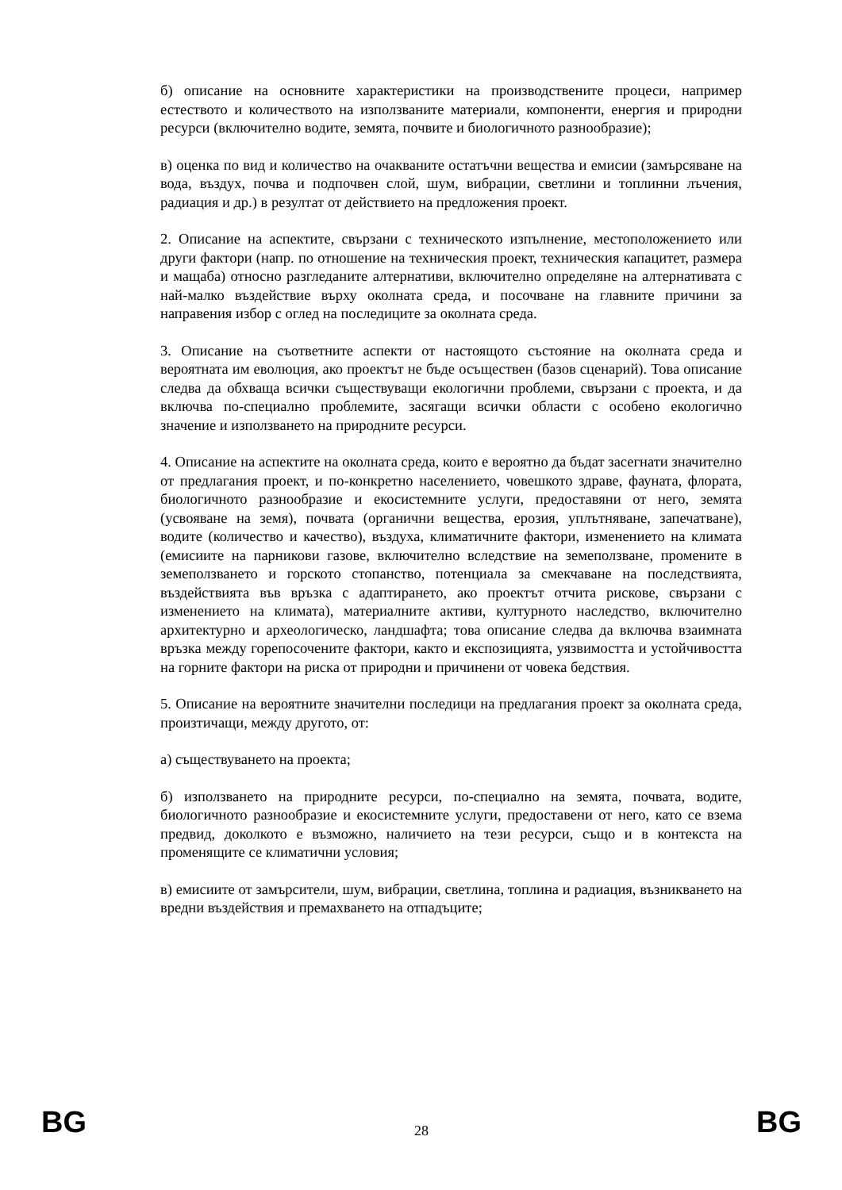б) описание на основните характеристики на производствените процеси, например естеството и количеството на използваните материали, компоненти, енергия и природни ресурси (включително водите, земята, почвите и биологичното разнообразие);
в) оценка по вид и количество на очакваните остатъчни вещества и емисии (замърсяване на вода, въздух, почва и подпочвен слой, шум, вибрации, светлини и топлинни лъчения, радиация и др.) в резултат от действието на предложения проект.
2. Описание на аспектите, свързани с техническото изпълнение, местоположението или други фактори (напр. по отношение на техническия проект, техническия капацитет, размера и мащаба) относно разгледаните алтернативи, включително определяне на алтернативата с най-малко въздействие върху околната среда, и посочване на главните причини за направения избор с оглед на последиците за околната среда.
3. Описание на съответните аспекти от настоящото състояние на околната среда и вероятната им еволюция, ако проектът не бъде осъществен (базов сценарий). Това описание следва да обхваща всички съществуващи екологични проблеми, свързани с проекта, и да включва по-специално проблемите, засягащи всички области с особено екологично значение и използването на природните ресурси.
4. Описание на аспектите на околната среда, които е вероятно да бъдат засегнати значително от предлагания проект, и по-конкретно населението, човешкото здраве, фауната, флората, биологичното разнообразие и екосистемните услуги, предоставяни от него, земята (усвояване на земя), почвата (органични вещества, ерозия, уплътняване, запечатване), водите (количество и качество), въздуха, климатичните фактори, изменението на климата (емисиите на парникови газове, включително вследствие на земеползване, промените в земеползването и горското стопанство, потенциала за смекчаване на последствията, въздействията във връзка с адаптирането, ако проектът отчита рискове, свързани с изменението на климата), материалните активи, културното наследство, включително архитектурно и археологическо, ландшафта; това описание следва да включва взаимната връзка между горепосочените фактори, както и експозицията, уязвимостта и устойчивостта на горните фактори на риска от природни и причинени от човека бедствия.
5. Описание на вероятните значителни последици на предлагания проект за околната среда, произтичащи, между другото, от:
а) съществуването на проекта;
б) използването на природните ресурси, по-специално на земята, почвата, водите, биологичното разнообразие и екосистемните услуги, предоставени от него, като се взема предвид, доколкото е възможно, наличието на тези ресурси, също и в контекста на променящите се климатични условия;
в) емисиите от замърсители, шум, вибрации, светлина, топлина и радиация, възникването на вредни въздействия и премахването на отпадъците;
BG 28 BG